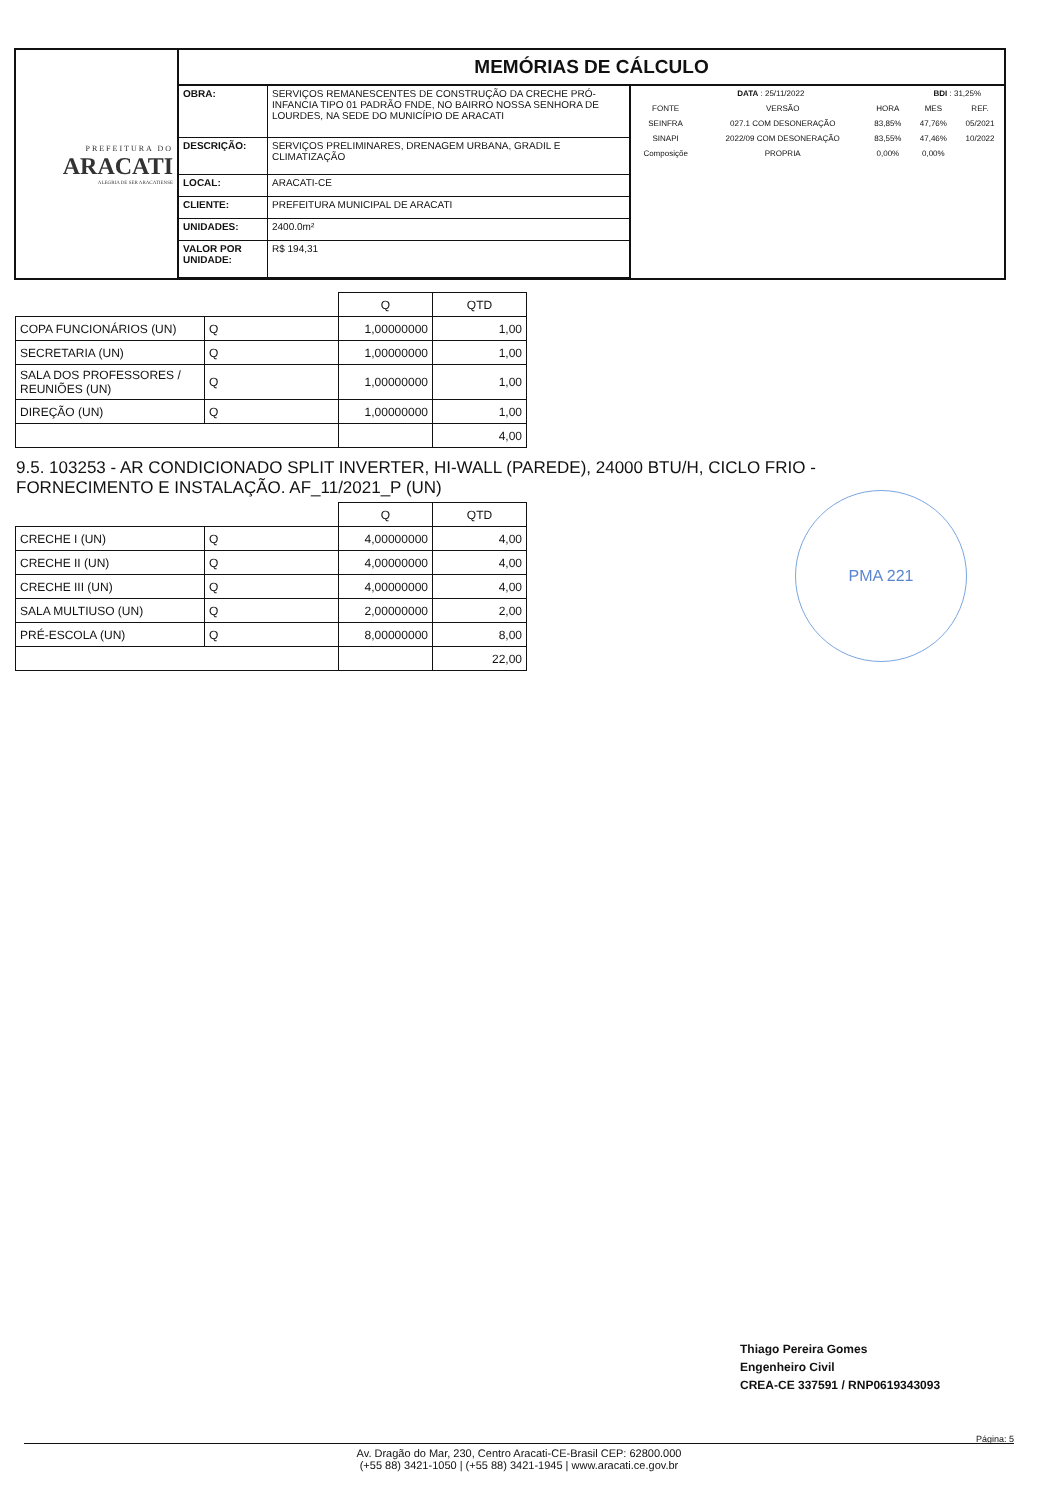PREFEITURA DO
ARACATI
ALEGRIA DE SER ARACATIENSE
MEMÓRIAS DE CÁLCULO
| OBRA: | SERVIÇOS REMANESCENTES DE CONSTRUÇÃO DA CRECHE PRÓ-INFANCIA TIPO 01 PADRÃO FNDE, NO BAIRRO NOSSA SENHORA DE LOURDES, NA SEDE DO MUNICÍPIO DE ARACATI |
| DESCRIÇÃO: | SERVIÇOS PRELIMINARES, DRENAGEM URBANA, GRADIL E CLIMATIZAÇÃO |
| LOCAL: | ARACATI-CE |
| CLIENTE: | PREFEITURA MUNICIPAL DE ARACATI |
| UNIDADES: | 2400.0m² |
| VALOR POR UNIDADE: | R$ 194,31 |
| DATA : 25/11/2022 | | | BDI : 31,25% | |
| --- | --- | --- | --- | --- |
| FONTE | VERSÃO | HORA | MES | REF. |
| SEINFRA | 027.1 COM DESONERAÇÃO | 83,85% | 47,76% | 05/2021 |
| SINAPI | 2022/09 COM DESONERAÇÃO | 83,55% | 47,46% | 10/2022 |
| Composiçõe | PROPRIA | 0,00% | 0,00% | |
| | | Q | QTD |
| --- | --- | --- | --- |
| COPA FUNCIONÁRIOS (UN) | Q | 1,00000000 | 1,00 |
| SECRETARIA (UN) | Q | 1,00000000 | 1,00 |
| SALA DOS PROFESSORES / REUNIÕES (UN) | Q | 1,00000000 | 1,00 |
| DIREÇÃO (UN) | Q | 1,00000000 | 1,00 |
| | | | 4,00 |
9.5. 103253 - AR CONDICIONADO SPLIT INVERTER, HI-WALL (PAREDE), 24000 BTU/H, CICLO FRIO - FORNECIMENTO E INSTALAÇÃO. AF_11/2021_P (UN)
| | | Q | QTD |
| --- | --- | --- | --- |
| CRECHE I (UN) | Q | 4,00000000 | 4,00 |
| CRECHE II (UN) | Q | 4,00000000 | 4,00 |
| CRECHE III (UN) | Q | 4,00000000 | 4,00 |
| SALA MULTIUSO (UN) | Q | 2,00000000 | 2,00 |
| PRÉ-ESCOLA (UN) | Q | 8,00000000 | 8,00 |
| | | | 22,00 |
PMA 221
Thiago Pereira Gomes
Engenheiro Civil
CREA-CE 337591 / RNP0619343093
Av. Dragão do Mar, 230, Centro Aracati-CE-Brasil CEP: 62800.000
(+55 88) 3421-1050 | (+55 88) 3421-1945 | www.aracati.ce.gov.br
Página: 5